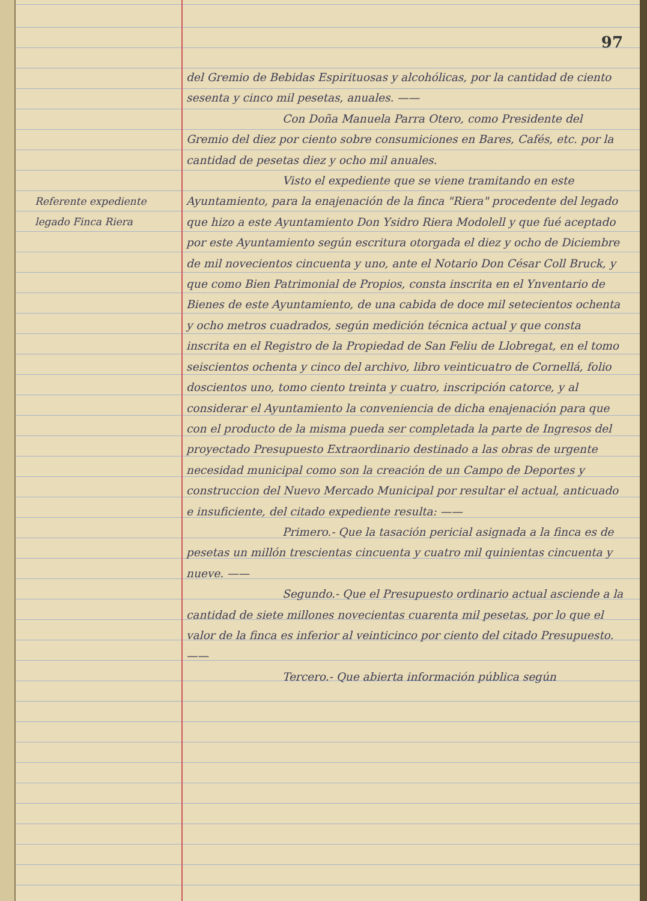97
Referente expediente legado Finca Riera
del Gremio de Bebidas Espirituosas y alcohólicas, por la cantidad de ciento sesenta y cinco mil pesetas, anuales. ——
Con Doña Manuela Parra Otero, como Presidente del Gremio del diez por ciento sobre consumiciones en Bares, Cafés, etc. por la cantidad de pesetas diez y ocho mil anuales.
Visto el expediente que se viene tramitando en este Ayuntamiento, para la enajenación de la finca "Riera" procedente del legado que hizo a este Ayuntamiento Don Ysidro Riera Modolell y que fué aceptado por este Ayuntamiento según escritura otorgada el diez y ocho de Diciembre de mil novecientos cincuenta y uno, ante el Notario Don César Coll Bruck, y que como Bien Patrimonial de Propios, consta inscrita en el Ynventario de Bienes de este Ayuntamiento, de una cabida de doce mil setecientos ochenta y ocho metros cuadrados, según medición técnica actual y que consta inscrita en el Registro de la Propiedad de San Feliu de Llobregat, en el tomo seiscientos ochenta y cinco del archivo, libro veinticuatro de Cornellá, folio doscientos uno, tomo ciento treinta y cuatro, inscripción catorce, y al considerar el Ayuntamiento la conveniencia de dicha enajenación para que con el producto de la misma pueda ser completada la parte de Ingresos del proyectado Presupuesto Extraordinario destinado a las obras de urgente necesidad municipal como son la creación de un Campo de Deportes y construccion del Nuevo Mercado Municipal por resultar el actual, anticuado e insuficiente, del citado expediente resulta: ——
Primero.- Que la tasación pericial asignada a la finca es de pesetas un millón trescientas cincuenta y cuatro mil quinientas cincuenta y nueve. ——
Segundo.- Que el Presupuesto ordinario actual asciende a la cantidad de siete millones novecientas cuarenta mil pesetas, por lo que el valor de la finca es inferior al veinticinco por ciento del citado Presupuesto. ——
Tercero.- Que abierta información pública según